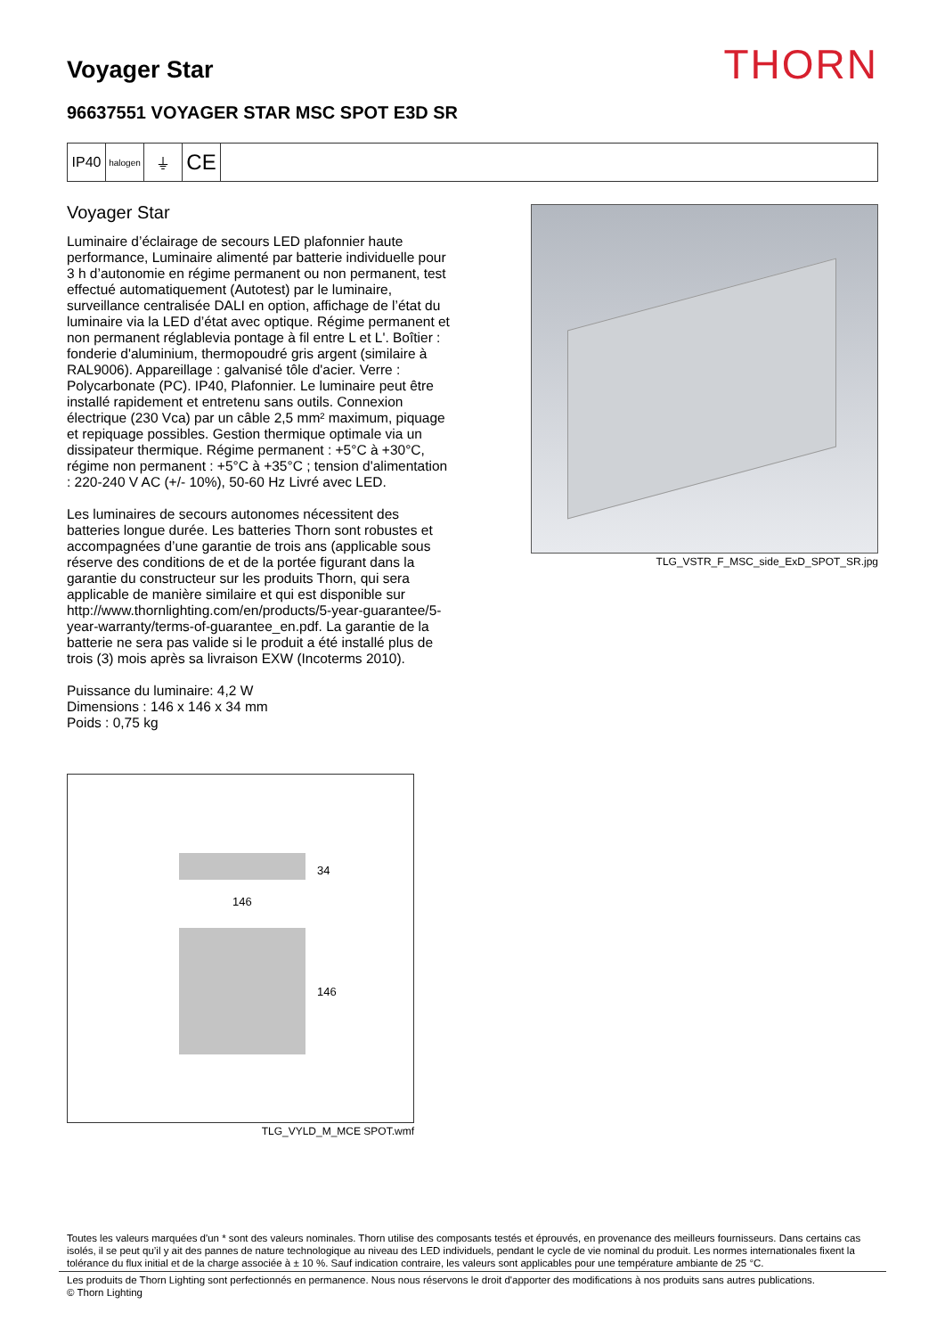Voyager Star
THORN
96637551 VOYAGER STAR MSC SPOT E3D SR
IP40
halogen
⏚
CE
Voyager Star
Luminaire d’éclairage de secours LED plafonnier haute performance, Luminaire alimenté par batterie individuelle pour 3 h d’autonomie en régime permanent ou non permanent, test effectué automatiquement (Autotest) par le luminaire, surveillance centralisée DALI en option, affichage de l’état du luminaire via la LED d’état avec optique. Régime permanent et non permanent réglablevia pontage à fil entre L et L'. Boîtier : fonderie d'aluminium, thermopoudré gris argent (similaire à RAL9006). Appareillage : galvanisé tôle d'acier. Verre : Polycarbonate (PC). IP40, Plafonnier. Le luminaire peut être installé rapidement et entretenu sans outils. Connexion électrique (230 Vca) par un câble 2,5 mm² maximum, piquage et repiquage possibles. Gestion thermique optimale via un dissipateur thermique. Régime permanent : +5°C à +30°C, régime non permanent : +5°C à +35°C ; tension d'alimentation : 220-240 V AC (+/- 10%), 50-60 Hz Livré avec LED.
Les luminaires de secours autonomes nécessitent des batteries longue durée. Les batteries Thorn sont robustes et accompagnées d’une garantie de trois ans (applicable sous réserve des conditions de et de la portée figurant dans la garantie du constructeur sur les produits Thorn, qui sera applicable de manière similaire et qui est disponible sur http://www.thornlighting.com/en/products/5-year-guarantee/5-year-warranty/terms-of-guarantee_en.pdf. La garantie de la batterie ne sera pas valide si le produit a été installé plus de trois (3) mois après sa livraison EXW (Incoterms 2010).
Puissance du luminaire: 4,2 W
Dimensions : 146 x 146 x 34 mm
Poids : 0,75 kg
TLG_VSTR_F_MSC_side_ExD_SPOT_SR.jpg
34
146
146
TLG_VYLD_M_MCE SPOT.wmf
Toutes les valeurs marquées d'un * sont des valeurs nominales. Thorn utilise des composants testés et éprouvés, en provenance des meilleurs fournisseurs. Dans certains cas isolés, il se peut qu’il y ait des pannes de nature technologique au niveau des LED individuels, pendant le cycle de vie nominal du produit. Les normes internationales fixent la tolérance du flux initial et de la charge associée à ± 10 %. Sauf indication contraire, les valeurs sont applicables pour une température ambiante de 25 °C.
Les produits de Thorn Lighting sont perfectionnés en permanence. Nous nous réservons le droit d'apporter des modifications à nos produits sans autres publications.
© Thorn Lighting